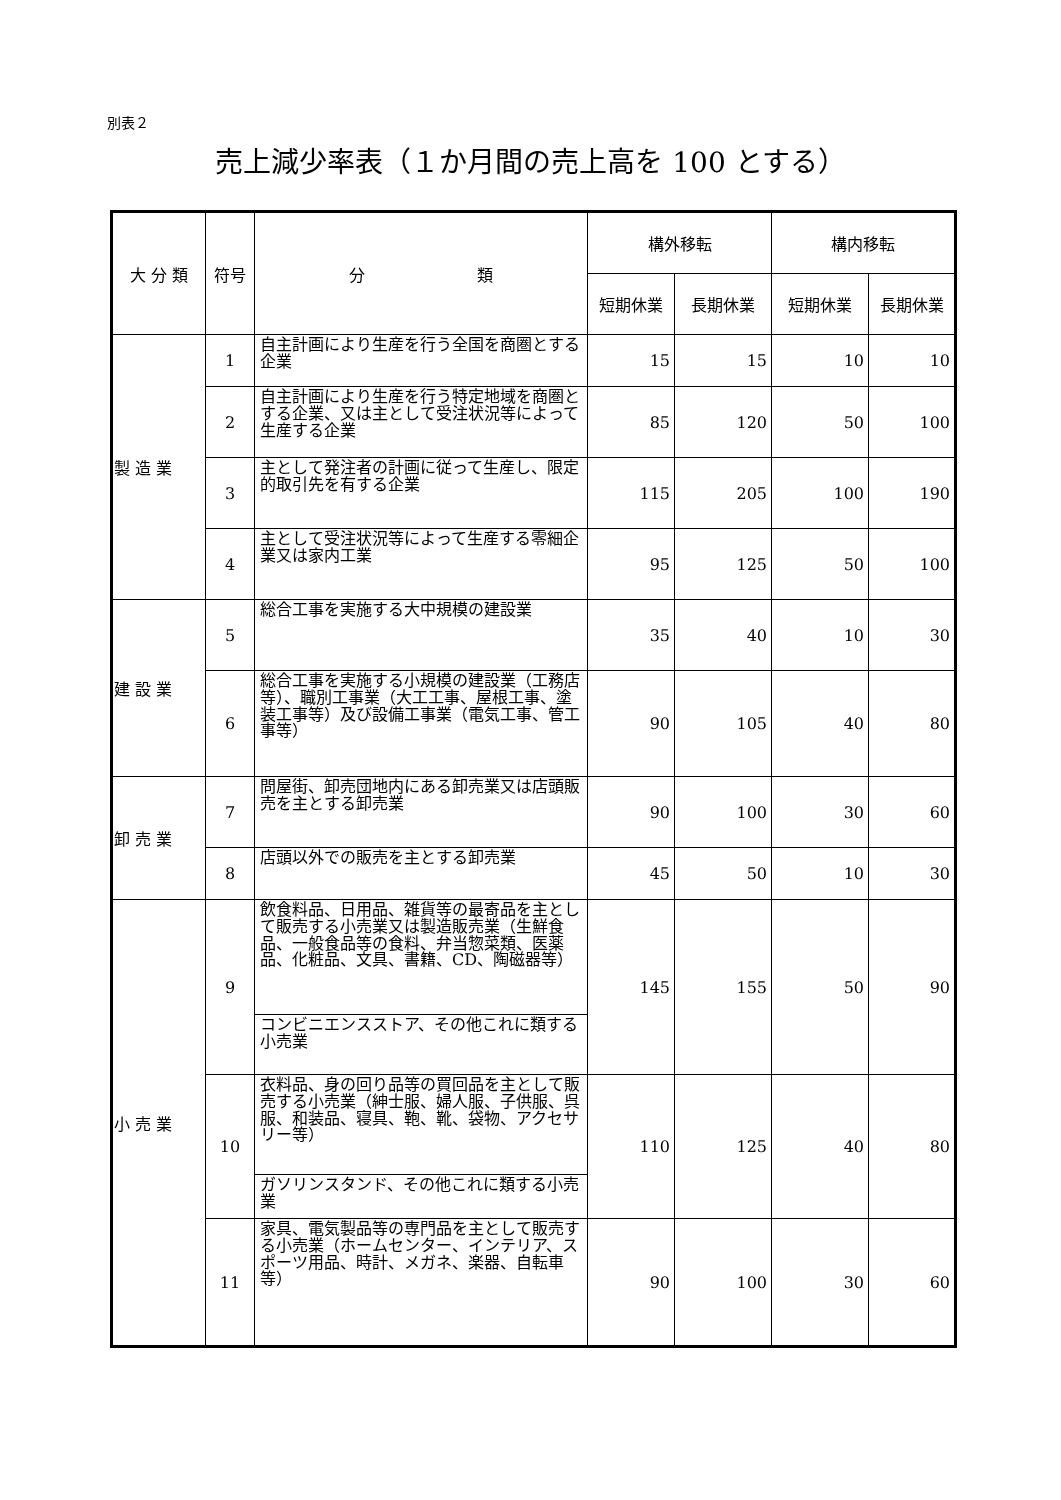別表２
売上減少率表（１か月間の売上高を 100 とする）
| 大 分 類 | 符号 | 分 類 | 構外移転 | | 構内移転 | |
| --- | --- | --- | --- | --- | --- | --- |
| | | | 短期休業 | 長期休業 | 短期休業 | 長期休業 |
| 製 造 業 | 1 | 自主計画により生産を行う全国を商圏とする企業 | 15 | 15 | 10 | 10 |
| | 2 | 自主計画により生産を行う特定地域を商圏とする企業、又は主として受注状況等によって生産する企業 | 85 | 120 | 50 | 100 |
| | 3 | 主として発注者の計画に従って生産し、限定的取引先を有する企業 | 115 | 205 | 100 | 190 |
| | 4 | 主として受注状況等によって生産する零細企業又は家内工業 | 95 | 125 | 50 | 100 |
| 建 設 業 | 5 | 総合工事を実施する大中規模の建設業 | 35 | 40 | 10 | 30 |
| | 6 | 総合工事を実施する小規模の建設業（工務店等）、職別工事業（大工工事、屋根工事、塗装工事等）及び設備工事業（電気工事、管工事等） | 90 | 105 | 40 | 80 |
| 卸 売 業 | 7 | 問屋街、卸売団地内にある卸売業又は店頭販売を主とする卸売業 | 90 | 100 | 30 | 60 |
| | 8 | 店頭以外での販売を主とする卸売業 | 45 | 50 | 10 | 30 |
| 小 売 業 | 9 | 飲食料品、日用品、雑貨等の最寄品を主として販売する小売業又は製造販売業（生鮮食品、一般食品等の食料、弁当惣菜類、医薬品、化粧品、文具、書籍、CD、陶磁器等） | 145 | 155 | 50 | 90 |
| | | コンビニエンスストア、その他これに類する小売業 | | | | |
| | 10 | 衣料品、身の回り品等の買回品を主として販売する小売業（紳士服、婦人服、子供服、呉服、和装品、寝具、鞄、靴、袋物、アクセサリー等） | 110 | 125 | 40 | 80 |
| | | ガソリンスタンド、その他これに類する小売業 | | | | |
| | 11 | 家具、電気製品等の専門品を主として販売する小売業（ホームセンター、インテリア、スポーツ用品、時計、メガネ、楽器、自転車等） | 90 | 100 | 30 | 60 |